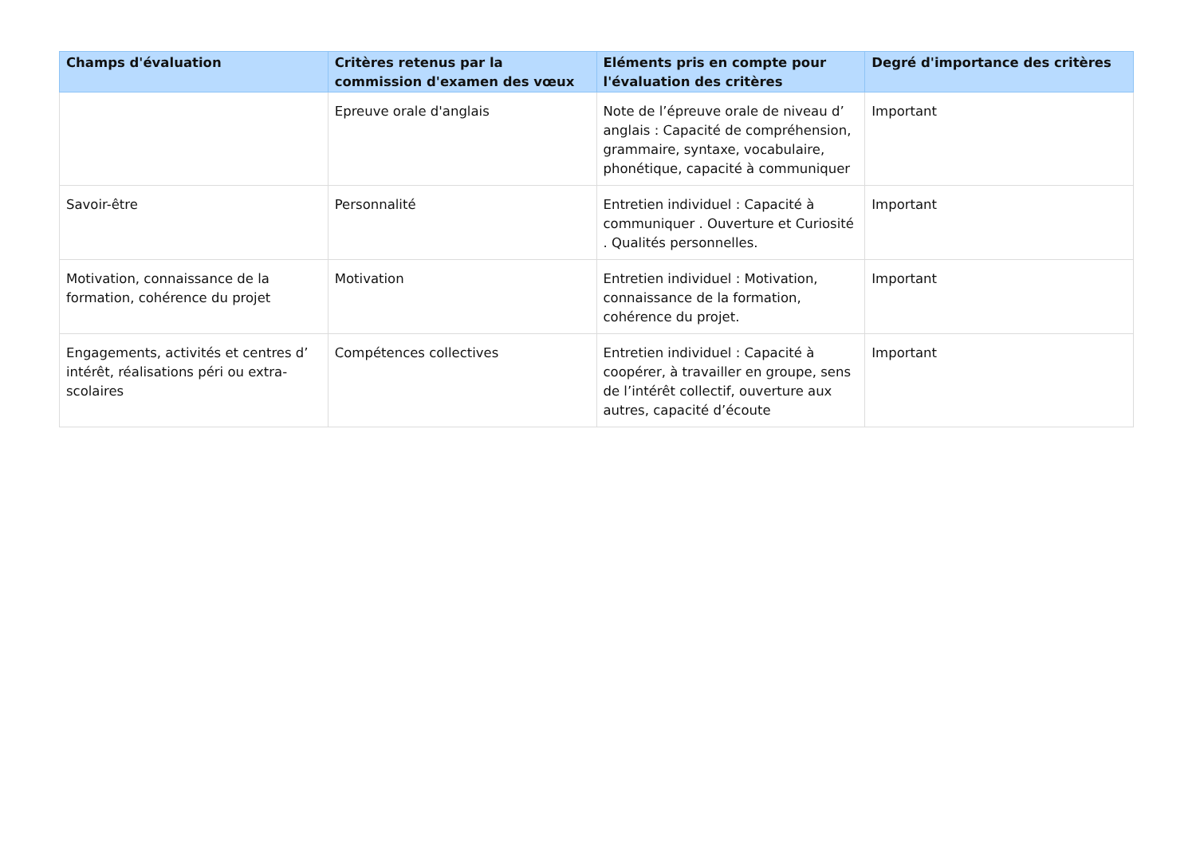| Champs d'évaluation | Critères retenus par la commission d'examen des vœux | Eléments pris en compte pour l'évaluation des critères | Degré d'importance des critères |
| --- | --- | --- | --- |
| | Epreuve orale d'anglais | Note de l’épreuve orale de niveau d’ anglais : Capacité de compréhension, grammaire, syntaxe, vocabulaire, phonétique, capacité à communiquer | Important |
| Savoir-être | Personnalité | Entretien individuel : Capacité à communiquer . Ouverture et Curiosité . Qualités personnelles. | Important |
| Motivation, connaissance de la formation, cohérence du projet | Motivation | Entretien individuel : Motivation, connaissance de la formation, cohérence du projet. | Important |
| Engagements, activités et centres d’ intérêt, réalisations péri ou extra-scolaires | Compétences collectives | Entretien individuel : Capacité à coopérer, à travailler en groupe, sens de l’intérêt collectif, ouverture aux autres, capacité d’écoute | Important |